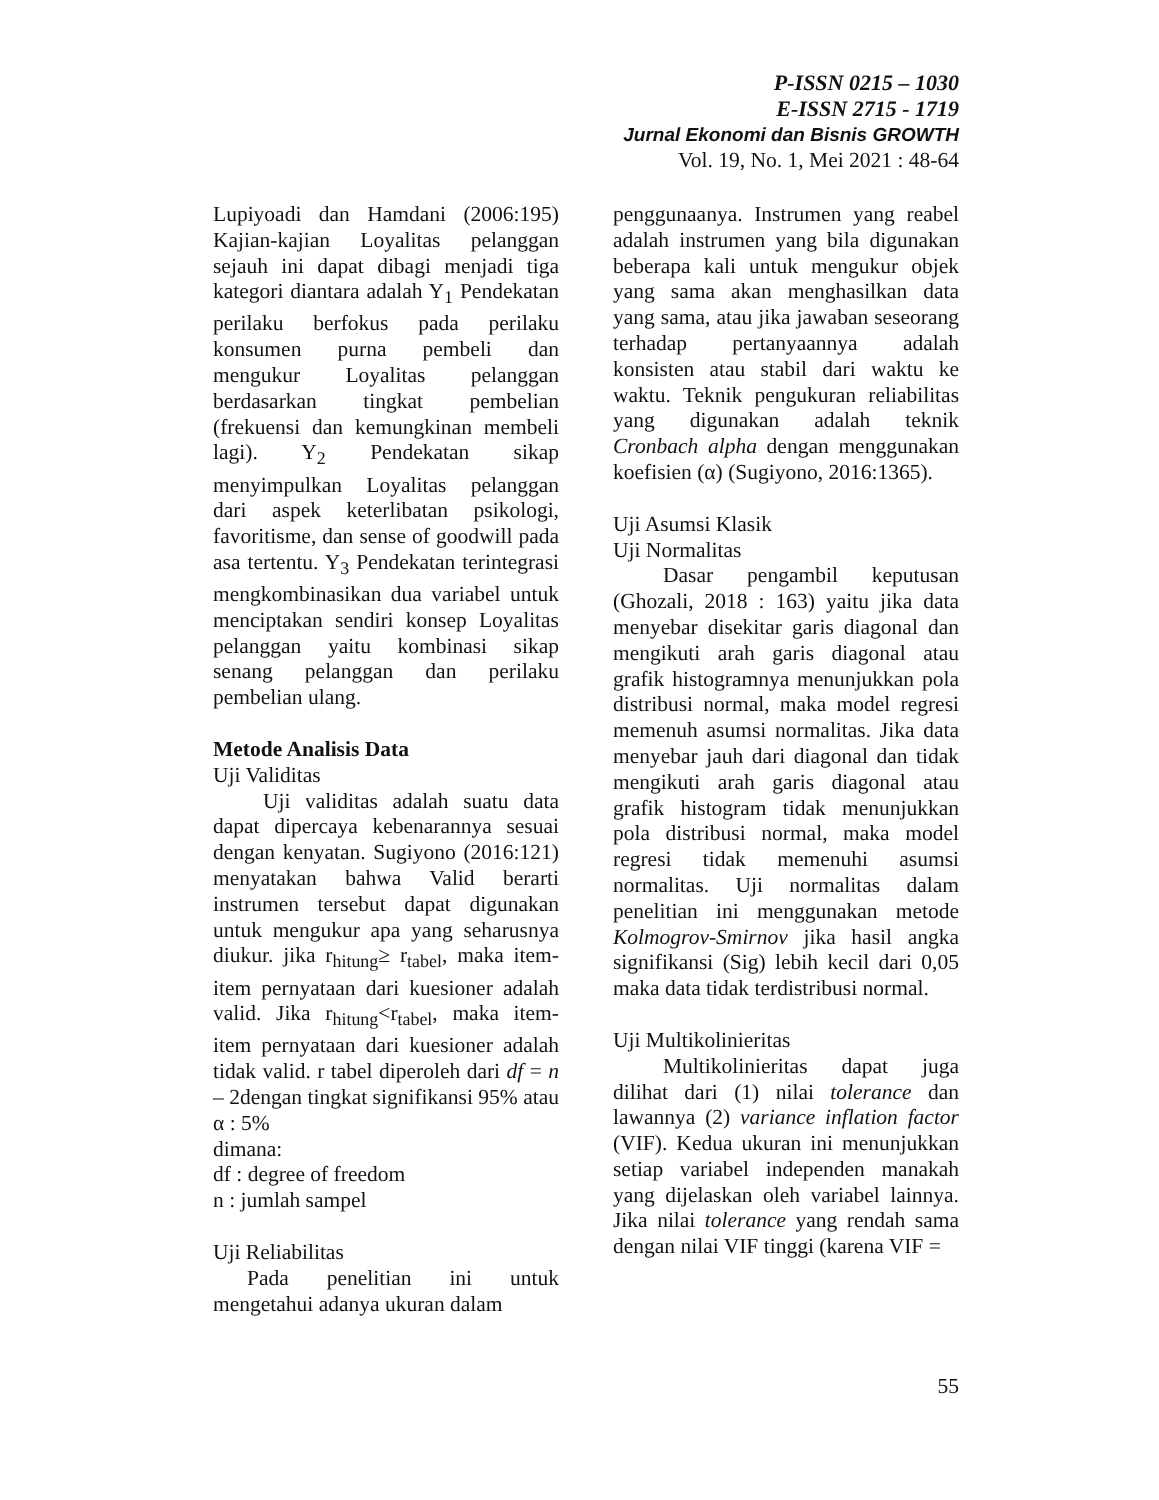P-ISSN 0215 – 1030
E-ISSN 2715 - 1719
Jurnal Ekonomi dan Bisnis GROWTH
Vol. 19, No. 1, Mei 2021 : 48-64
Lupiyoadi dan Hamdani (2006:195) Kajian-kajian Loyalitas pelanggan sejauh ini dapat dibagi menjadi tiga kategori diantara adalah Y<sub>1</sub> Pendekatan perilaku berfokus pada perilaku konsumen purna pembeli dan mengukur Loyalitas pelanggan berdasarkan tingkat pembelian (frekuensi dan kemungkinan membeli lagi). Y<sub>2</sub> Pendekatan sikap menyimpulkan Loyalitas pelanggan dari aspek keterlibatan psikologi, favoritisme, dan sense of goodwill pada asa tertentu. Y<sub>3</sub> Pendekatan terintegrasi mengkombinasikan dua variabel untuk menciptakan sendiri konsep Loyalitas pelanggan yaitu kombinasi sikap senang pelanggan dan perilaku pembelian ulang.
Metode Analisis Data
Uji Validitas
Uji validitas adalah suatu data dapat dipercaya kebenarannya sesuai dengan kenyatan. Sugiyono (2016:121) menyatakan bahwa Valid berarti instrumen tersebut dapat digunakan untuk mengukur apa yang seharusnya diukur. jika r<sub>hitung</sub>≥ r<sub>tabel</sub>, maka item-item pernyataan dari kuesioner adalah valid. Jika r<sub>hitung</sub><r<sub>tabel</sub>, maka item-item pernyataan dari kuesioner adalah tidak valid. r tabel diperoleh dari df = n – 2dengan tingkat signifikansi 95% atau α : 5%
dimana:
df : degree of freedom
n : jumlah sampel
Uji Reliabilitas
Pada penelitian ini untuk mengetahui adanya ukuran dalam
penggunaanya. Instrumen yang reabel adalah instrumen yang bila digunakan beberapa kali untuk mengukur objek yang sama akan menghasilkan data yang sama, atau jika jawaban seseorang terhadap pertanyaannya adalah konsisten atau stabil dari waktu ke waktu. Teknik pengukuran reliabilitas yang digunakan adalah teknik Cronbach alpha dengan menggunakan koefisien (α) (Sugiyono, 2016:1365).
Uji Asumsi Klasik
Uji Normalitas
Dasar pengambil keputusan (Ghozali, 2018 : 163) yaitu jika data menyebar disekitar garis diagonal dan mengikuti arah garis diagonal atau grafik histogramnya menunjukkan pola distribusi normal, maka model regresi memenuh asumsi normalitas. Jika data menyebar jauh dari diagonal dan tidak mengikuti arah garis diagonal atau grafik histogram tidak menunjukkan pola distribusi normal, maka model regresi tidak memenuhi asumsi normalitas. Uji normalitas dalam penelitian ini menggunakan metode Kolmogrov-Smirnov jika hasil angka signifikansi (Sig) lebih kecil dari 0,05 maka data tidak terdistribusi normal.
Uji Multikolinieritas
Multikolinieritas dapat juga dilihat dari (1) nilai tolerance dan lawannya (2) variance inflation factor (VIF). Kedua ukuran ini menunjukkan setiap variabel independen manakah yang dijelaskan oleh variabel lainnya. Jika nilai tolerance yang rendah sama dengan nilai VIF tinggi (karena VIF =
55